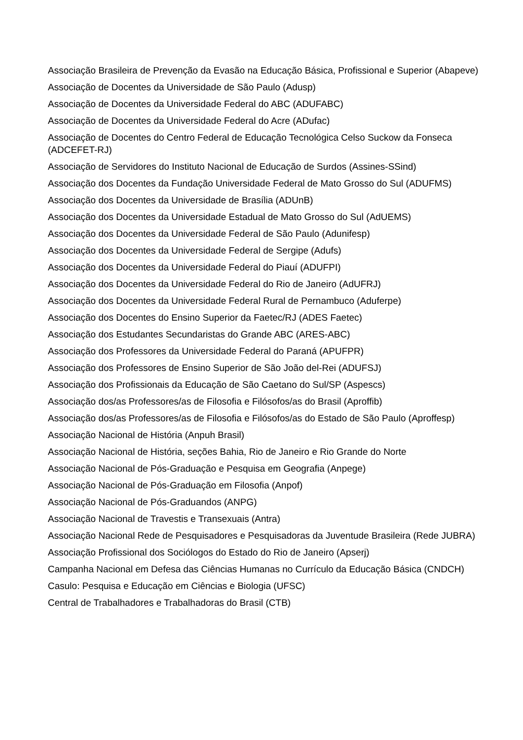Associação Brasileira de Prevenção da Evasão na Educação Básica, Profissional e Superior (Abapeve)
Associação de Docentes da Universidade de São Paulo (Adusp)
Associação de Docentes da Universidade Federal do ABC (ADUFABC)
Associação de Docentes da Universidade Federal do Acre (ADufac)
Associação de Docentes do Centro Federal de Educação Tecnológica Celso Suckow da Fonseca (ADCEFET-RJ)
Associação de Servidores do Instituto Nacional de Educação de Surdos (Assines-SSind)
Associação dos Docentes da Fundação Universidade Federal de Mato Grosso do Sul (ADUFMS)
Associação dos Docentes da Universidade de Brasília (ADUnB)
Associação dos Docentes da Universidade Estadual de Mato Grosso do Sul (AdUEMS)
Associação dos Docentes da Universidade Federal de São Paulo (Adunifesp)
Associação dos Docentes da Universidade Federal de Sergipe (Adufs)
Associação dos Docentes da Universidade Federal do Piauí (ADUFPI)
Associação dos Docentes da Universidade Federal do Rio de Janeiro (AdUFRJ)
Associação dos Docentes da Universidade Federal Rural de Pernambuco (Aduferpe)
Associação dos Docentes do Ensino Superior da Faetec/RJ (ADES Faetec)
Associação dos Estudantes Secundaristas do Grande ABC (ARES-ABC)
Associação dos Professores da Universidade Federal do Paraná (APUFPR)
Associação dos Professores de Ensino Superior de São João del-Rei (ADUFSJ)
Associação dos Profissionais da Educação de São Caetano do Sul/SP (Aspescs)
Associação dos/as Professores/as de Filosofia e Filósofos/as do Brasil (Aproffib)
Associação dos/as Professores/as de Filosofia e Filósofos/as do Estado de São Paulo (Aproffesp)
Associação Nacional de História (Anpuh Brasil)
Associação Nacional de História, seções Bahia, Rio de Janeiro e Rio Grande do Norte
Associação Nacional de Pós-Graduação e Pesquisa em Geografia (Anpege)
Associação Nacional de Pós-Graduação em Filosofia (Anpof)
Associação Nacional de Pós-Graduandos (ANPG)
Associação Nacional de Travestis e Transexuais (Antra)
Associação Nacional Rede de Pesquisadores e Pesquisadoras da Juventude Brasileira (Rede JUBRA)
Associação Profissional dos Sociólogos do Estado do Rio de Janeiro (Apserj)
Campanha Nacional em Defesa das Ciências Humanas no Currículo da Educação Básica (CNDCH)
Casulo: Pesquisa e Educação em Ciências e Biologia (UFSC)
Central de Trabalhadores e Trabalhadoras do Brasil (CTB)